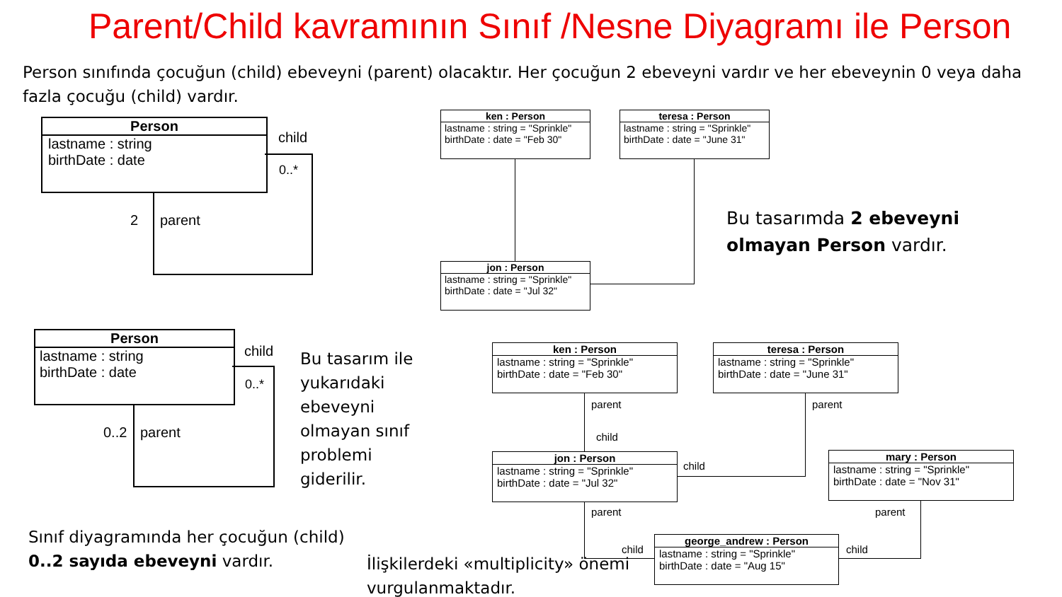Parent/Child kavramının Sınıf /Nesne Diyagramı ile Person
Person sınıfında çocuğun (child) ebeveyni (parent) olacaktır. Her çocuğun 2 ebeveyni vardır ve her ebeveynin 0 veya daha fazla çocuğu (child) vardır.
Person
lastname : string
birthDate : date
child
0..*
2 parent
Person
lastname : string
birthDate : date
child
0..*
0..2 parent
Bu tasarım ile yukarıdaki ebeveyni olmayan sınıf problemi giderilir.
Sınıf diyagramında her çocuğun (child) 0..2 sayıda ebeveyni vardır.
İlişkilerdeki «multiplicity» önemi vurgulanmaktadır.
Bu tasarımda 2 ebeveyni olmayan Person vardır.
ken : Person
lastname : string = "Sprinkle"
birthDate : date = "Feb 30"
teresa : Person
lastname : string = "Sprinkle"
birthDate : date = "June 31"
jon : Person
lastname : string = "Sprinkle"
birthDate : date = "Jul 32"
ken : Person
lastname : string = "Sprinkle"
birthDate : date = "Feb 30"
teresa : Person
lastname : string = "Sprinkle"
birthDate : date = "June 31"
jon : Person
lastname : string = "Sprinkle"
birthDate : date = "Jul 32"
mary : Person
lastname : string = "Sprinkle"
birthDate : date = "Nov 31"
george_andrew : Person
lastname : string = "Sprinkle"
birthDate : date = "Aug 15"
parent
child
parent
child
parent
child
parent
child